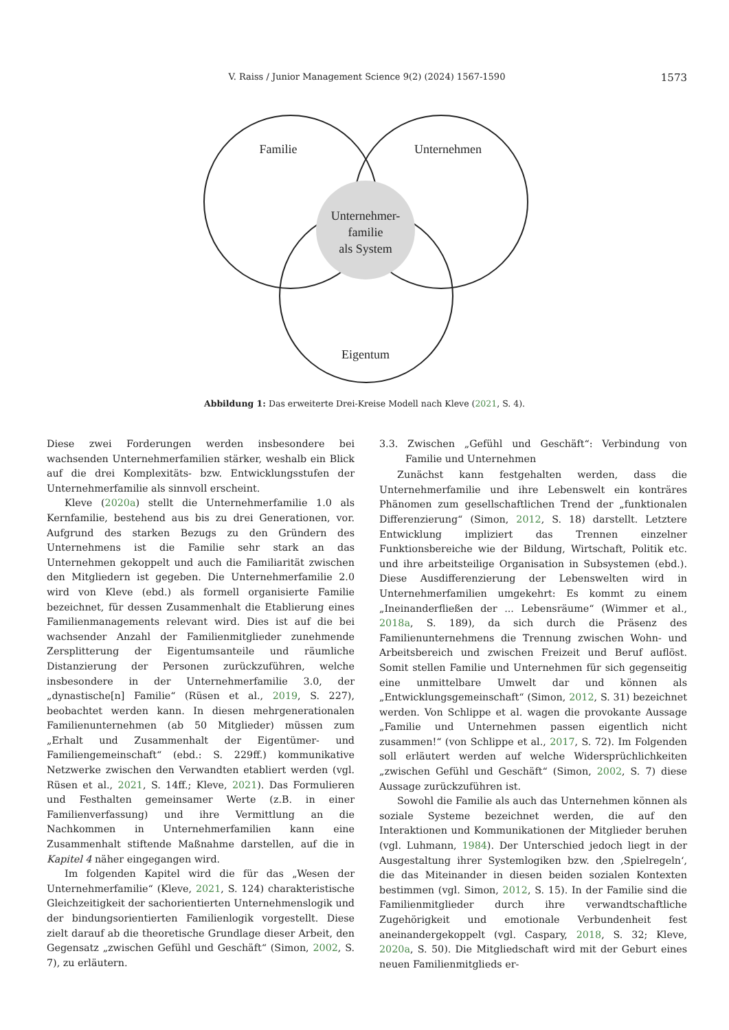V. Raiss / Junior Management Science 9(2) (2024) 1567-1590
1573
Familie
Unternehmen
Unternehmer-
familie
als System
Eigentum
Abbildung 1: Das erweiterte Drei-Kreise Modell nach Kleve (2021, S. 4).
Diese zwei Forderungen werden insbesondere bei wachsenden Unternehmerfamilien stärker, weshalb ein Blick auf die drei Komplexitäts- bzw. Entwicklungsstufen der Unternehmerfamilie als sinnvoll erscheint.
Kleve (2020a) stellt die Unternehmerfamilie 1.0 als Kernfamilie, bestehend aus bis zu drei Generationen, vor. Aufgrund des starken Bezugs zu den Gründern des Unternehmens ist die Familie sehr stark an das Unternehmen gekoppelt und auch die Familiarität zwischen den Mitgliedern ist gegeben. Die Unternehmerfamilie 2.0 wird von Kleve (ebd.) als formell organisierte Familie bezeichnet, für dessen Zusammenhalt die Etablierung eines Familienmanagements relevant wird. Dies ist auf die bei wachsender Anzahl der Familienmitglieder zunehmende Zersplitterung der Eigentumsanteile und räumliche Distanzierung der Personen zurückzuführen, welche insbesondere in der Unternehmerfamilie 3.0, der „dynastische[n] Familie“ (Rüsen et al., 2019, S. 227), beobachtet werden kann. In diesen mehrgenerationalen Familienunternehmen (ab 50 Mitglieder) müssen zum „Erhalt und Zusammenhalt der Eigentümer- und Familiengemeinschaft“ (ebd.: S. 229ff.) kommunikative Netzwerke zwischen den Verwandten etabliert werden (vgl. Rüsen et al., 2021, S. 14ff.; Kleve, 2021). Das Formulieren und Festhalten gemeinsamer Werte (z.B. in einer Familienverfassung) und ihre Vermittlung an die Nachkommen in Unternehmerfamilien kann eine Zusammenhalt stiftende Maßnahme darstellen, auf die in Kapitel 4 näher eingegangen wird.
Im folgenden Kapitel wird die für das „Wesen der Unternehmerfamilie“ (Kleve, 2021, S. 124) charakteristische Gleichzeitigkeit der sachorientierten Unternehmenslogik und der bindungsorientierten Familienlogik vorgestellt. Diese zielt darauf ab die theoretische Grundlage dieser Arbeit, den Gegensatz „zwischen Gefühl und Geschäft“ (Simon, 2002, S. 7), zu erläutern.
3.3. Zwischen „Gefühl und Geschäft“: Verbindung von Familie und Unternehmen
Zunächst kann festgehalten werden, dass die Unternehmerfamilie und ihre Lebenswelt ein konträres Phänomen zum gesellschaftlichen Trend der „funktionalen Differenzierung“ (Simon, 2012, S. 18) darstellt. Letztere Entwicklung impliziert das Trennen einzelner Funktionsbereiche wie der Bildung, Wirtschaft, Politik etc. und ihre arbeitsteilige Organisation in Subsystemen (ebd.). Diese Ausdifferenzierung der Lebenswelten wird in Unternehmerfamilien umgekehrt: Es kommt zu einem „Ineinanderfließen der ... Lebensräume“ (Wimmer et al., 2018a, S. 189), da sich durch die Präsenz des Familienunternehmens die Trennung zwischen Wohn- und Arbeitsbereich und zwischen Freizeit und Beruf auflöst. Somit stellen Familie und Unternehmen für sich gegenseitig eine unmittelbare Umwelt dar und können als „Entwicklungsgemeinschaft“ (Simon, 2012, S. 31) bezeichnet werden. Von Schlippe et al. wagen die provokante Aussage „Familie und Unternehmen passen eigentlich nicht zusammen!“ (von Schlippe et al., 2017, S. 72). Im Folgenden soll erläutert werden auf welche Widersprüchlichkeiten „zwischen Gefühl und Geschäft“ (Simon, 2002, S. 7) diese Aussage zurückzuführen ist.
Sowohl die Familie als auch das Unternehmen können als soziale Systeme bezeichnet werden, die auf den Interaktionen und Kommunikationen der Mitglieder beruhen (vgl. Luhmann, 1984). Der Unterschied jedoch liegt in der Ausgestaltung ihrer Systemlogiken bzw. den ‚Spielregeln‘, die das Miteinander in diesen beiden sozialen Kontexten bestimmen (vgl. Simon, 2012, S. 15). In der Familie sind die Familienmitglieder durch ihre verwandtschaftliche Zugehörigkeit und emotionale Verbundenheit fest aneinandergekoppelt (vgl. Caspary, 2018, S. 32; Kleve, 2020a, S. 50). Die Mitgliedschaft wird mit der Geburt eines neuen Familienmitglieds er-